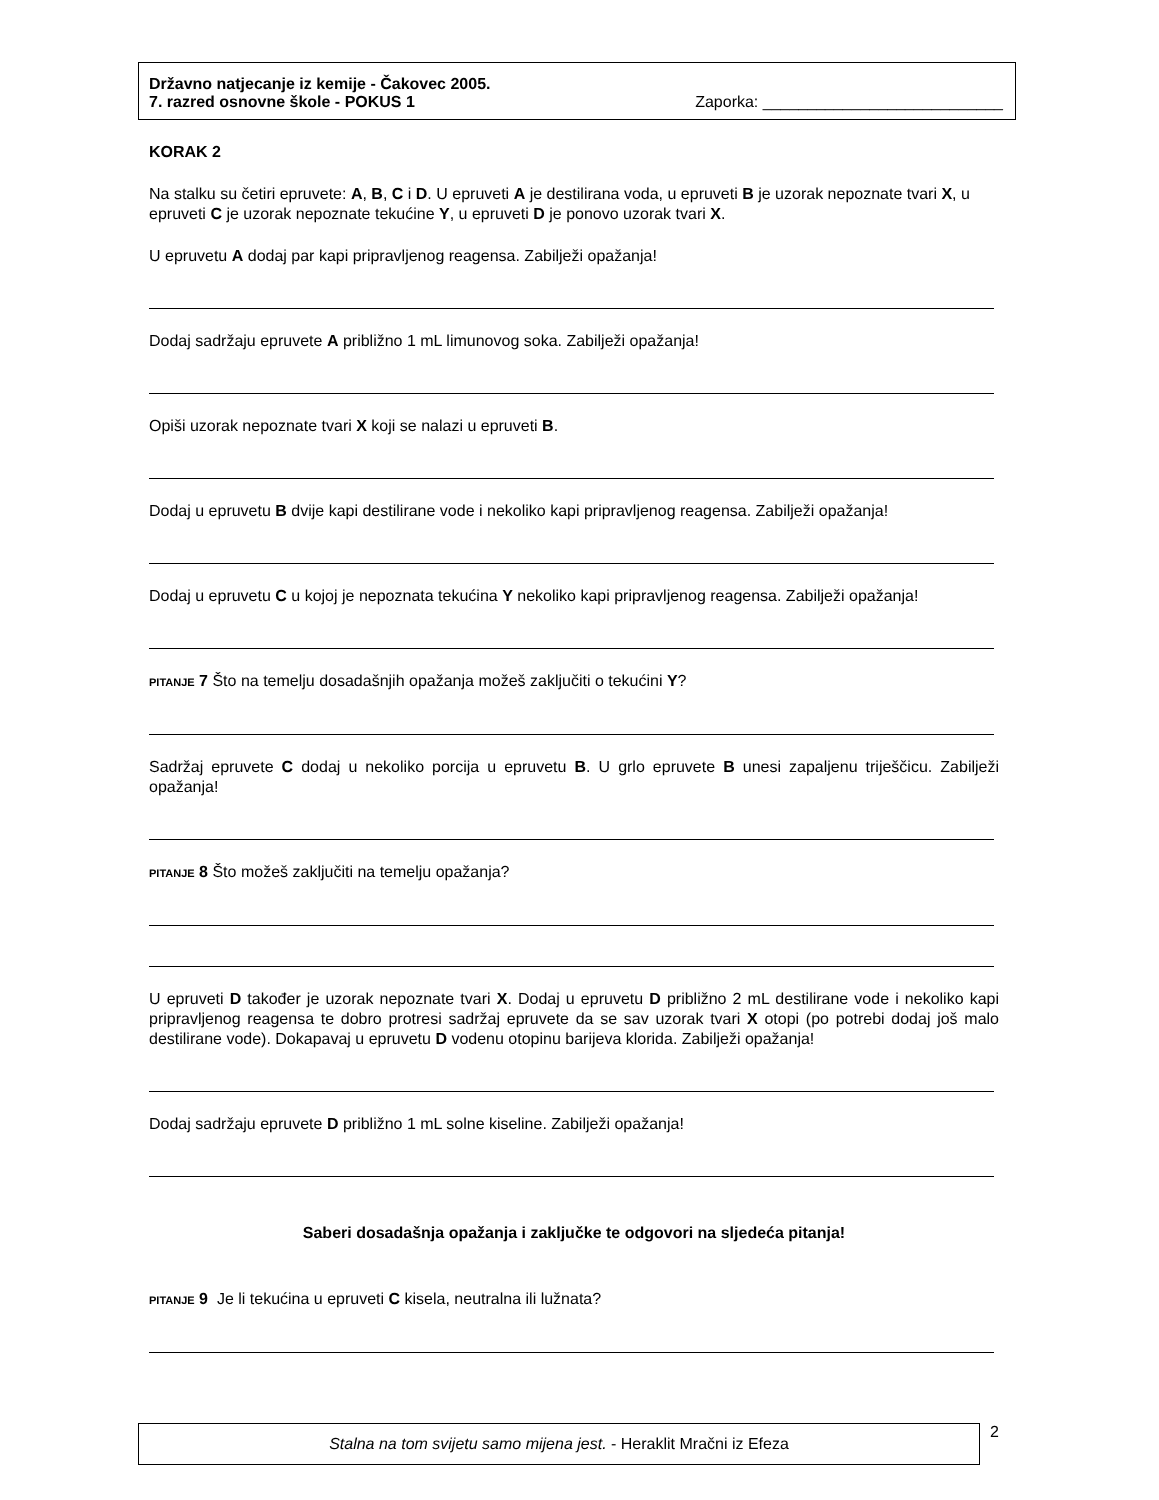Državno natjecanje iz kemije - Čakovec 2005.
7. razred osnovne škole - POKUS 1 Zaporka: ___________________________
KORAK 2
Na stalku su četiri epruvete: A, B, C i D. U epruveti A je destilirana voda, u epruveti B je uzorak nepoznate tvari X, u epruveti C je uzorak nepoznate tekućine Y, u epruveti D je ponovo uzorak tvari X.
U epruvetu A dodaj par kapi pripravljenog reagensa. Zabilježi opažanja!
Dodaj sadržaju epruvete A približno 1 mL limunovog soka. Zabilježi opažanja!
Opiši uzorak nepoznate tvari X koji se nalazi u epruveti B.
Dodaj u epruvetu B dvije kapi destilirane vode i nekoliko kapi pripravljenog reagensa. Zabilježi opažanja!
Dodaj u epruvetu C u kojoj je nepoznata tekućina Y nekoliko kapi pripravljenog reagensa. Zabilježi opažanja!
PITANJE 7 Što na temelju dosadašnjih opažanja možeš zaključiti o tekućini Y?
Sadržaj epruvete C dodaj u nekoliko porcija u epruvetu B. U grlo epruvete B unesi zapaljenu triješčicu. Zabilježi opažanja!
PITANJE 8 Što možeš zaključiti na temelju opažanja?
U epruveti D također je uzorak nepoznate tvari X. Dodaj u epruvetu D približno 2 mL destilirane vode i nekoliko kapi pripravljenog reagensa te dobro protresi sadržaj epruvete da se sav uzorak tvari X otopi (po potrebi dodaj još malo destilirane vode). Dokapavaj u epruvetu D vodenu otopinu barijeva klorida. Zabilježi opažanja!
Dodaj sadržaju epruvete D približno 1 mL solne kiseline. Zabilježi opažanja!
Saberi dosadašnja opažanja i zaključke te odgovori na sljedeća pitanja!
PITANJE 9 Je li tekućina u epruveti C kisela, neutralna ili lužnata?
Stalna na tom svijetu samo mijena jest. - Heraklit Mračni iz Efeza
2